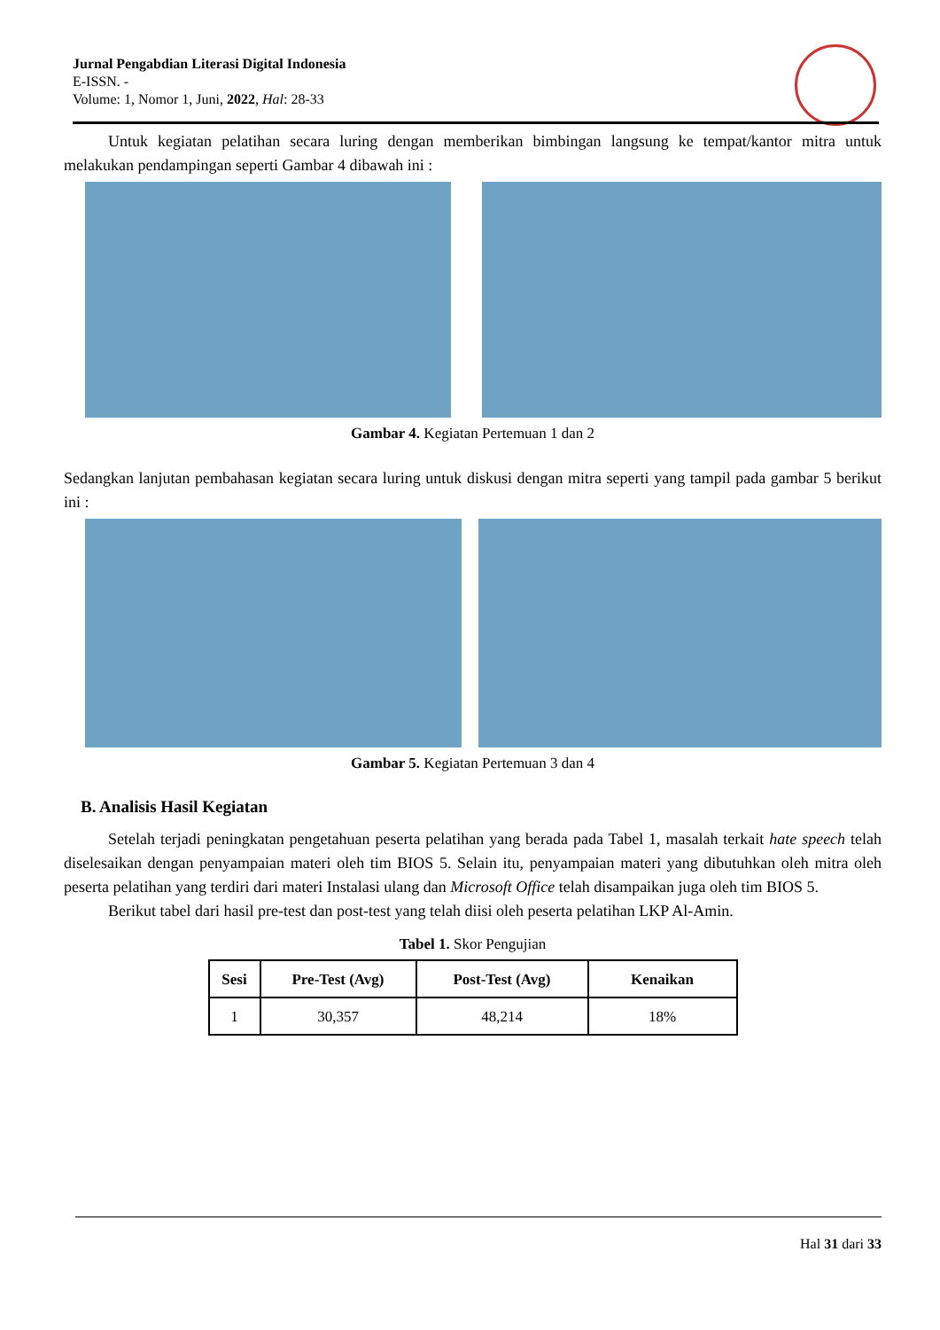Jurnal Pengabdian Literasi Digital Indonesia
E-ISSN. -
Volume: 1, Nomor 1, Juni, 2022, Hal: 28-33
Untuk kegiatan pelatihan secara luring dengan memberikan bimbingan langsung ke tempat/kantor mitra untuk melakukan pendampingan seperti Gambar 4 dibawah ini :
Gambar 4. Kegiatan Pertemuan 1 dan 2
Sedangkan lanjutan pembahasan kegiatan secara luring untuk diskusi dengan mitra seperti yang tampil pada gambar 5 berikut ini :
Gambar 5. Kegiatan Pertemuan 3 dan 4
B. Analisis Hasil Kegiatan
Setelah terjadi peningkatan pengetahuan peserta pelatihan yang berada pada Tabel 1, masalah terkait hate speech telah diselesaikan dengan penyampaian materi oleh tim BIOS 5. Selain itu, penyampaian materi yang dibutuhkan oleh mitra oleh peserta pelatihan yang terdiri dari materi Instalasi ulang dan Microsoft Office telah disampaikan juga oleh tim BIOS 5.
Berikut tabel dari hasil pre-test dan post-test yang telah diisi oleh peserta pelatihan LKP Al-Amin.
Tabel 1. Skor Pengujian
| Sesi | Pre-Test (Avg) | Post-Test (Avg) | Kenaikan |
| --- | --- | --- | --- |
| 1 | 30,357 | 48,214 | 18% |
Hal 31 dari 33